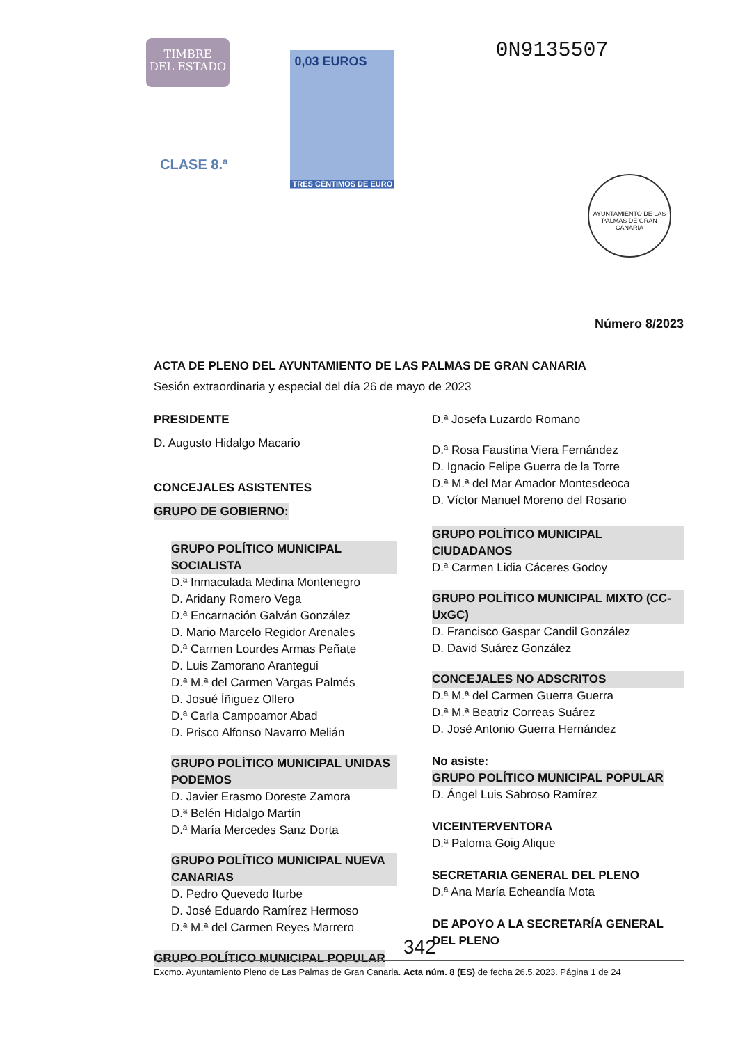TIMBRE
DEL ESTADO
CLASE 8.ª
0,03 EUROS
TRES CÉNTIMOS DE EURO
0N9135507
AYUNTAMIENTO DE LAS PALMAS DE GRAN CANARIA
Número 8/2023
ACTA DE PLENO DEL AYUNTAMIENTO DE LAS PALMAS DE GRAN CANARIA
Sesión extraordinaria y especial del día 26 de mayo de 2023
PRESIDENTE
D. Augusto Hidalgo Macario
CONCEJALES ASISTENTES
GRUPO DE GOBIERNO:
GRUPO POLÍTICO MUNICIPAL SOCIALISTA
D.ª Inmaculada Medina Montenegro
D. Aridany Romero Vega
D.ª Encarnación Galván González
D. Mario Marcelo Regidor Arenales
D.ª Carmen Lourdes Armas Peñate
D. Luis Zamorano Arantegui
D.ª M.ª del Carmen Vargas Palmés
D. Josué Íñiguez Ollero
D.ª Carla Campoamor Abad
D. Prisco Alfonso Navarro Melián
GRUPO POLÍTICO MUNICIPAL UNIDAS PODEMOS
D. Javier Erasmo Doreste Zamora
D.ª Belén Hidalgo Martín
D.ª María Mercedes Sanz Dorta
GRUPO POLÍTICO MUNICIPAL NUEVA CANARIAS
D. Pedro Quevedo Iturbe
D. José Eduardo Ramírez Hermoso
D.ª M.ª del Carmen Reyes Marrero
GRUPO POLÍTICO MUNICIPAL POPULAR
D.ª Josefa Luzardo Romano
D.ª Rosa Faustina Viera Fernández
D. Ignacio Felipe Guerra de la Torre
D.ª M.ª del Mar Amador Montesdeoca
D. Víctor Manuel Moreno del Rosario
GRUPO POLÍTICO MUNICIPAL CIUDADANOS
D.ª Carmen Lidia Cáceres Godoy
GRUPO POLÍTICO MUNICIPAL MIXTO (CC-UxGC)
D. Francisco Gaspar Candil González
D. David Suárez González
CONCEJALES NO ADSCRITOS
D.ª M.ª del Carmen Guerra Guerra
D.ª M.ª Beatriz Correas Suárez
D. José Antonio Guerra Hernández
No asiste:
GRUPO POLÍTICO MUNICIPAL POPULAR
D. Ángel Luis Sabroso Ramírez
VICEINTERVENTORA
D.ª Paloma Goig Alique
SECRETARIA GENERAL DEL PLENO
D.ª Ana María Echeandía Mota
DE APOYO A LA SECRETARÍA GENERAL DEL PLENO
342
Excmo. Ayuntamiento Pleno de Las Palmas de Gran Canaria. Acta núm. 8 (ES) de fecha 26.5.2023. Página 1 de 24